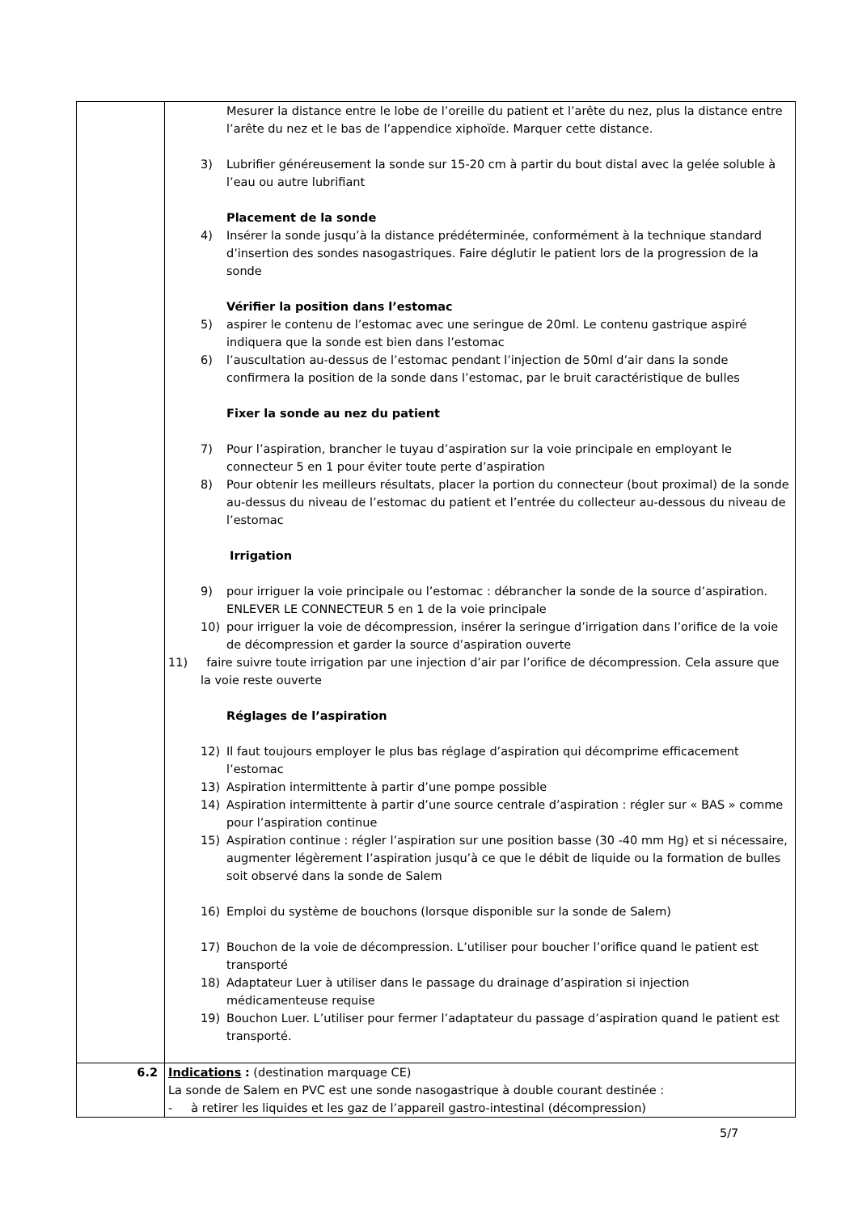| | Mesurer la distance entre le lobe de l’oreille du patient et l’arête du nez, plus la distance entre l’arête du nez et le bas de l’appendice xiphoïde. Marquer cette distance. 3) Lubrifier généreusement la sonde sur 15-20 cm à partir du bout distal avec la gelée soluble à l’eau ou autre lubrifiant Placement de la sonde 4) Insérer la sonde jusqu’à la distance prédéterminée, conformément à la technique standard d’insertion des sondes nasogastriques. Faire déglutir le patient lors de la progression de la sonde Vérifier la position dans l’estomac 5) aspirer le contenu de l’estomac avec une seringue de 20ml. Le contenu gastrique aspiré indiquera que la sonde est bien dans l’estomac 6) l’auscultation au-dessus de l’estomac pendant l’injection de 50ml d’air dans la sonde confirmera la position de la sonde dans l’estomac, par le bruit caractéristique de bulles Fixer la sonde au nez du patient 7) Pour l’aspiration, brancher le tuyau d’aspiration sur la voie principale en employant le connecteur 5 en 1 pour éviter toute perte d’aspiration 8) Pour obtenir les meilleurs résultats, placer la portion du connecteur (bout proximal) de la sonde au-dessus du niveau de l’estomac du patient et l’entrée du collecteur au-dessous du niveau de l’estomac Irrigation 9) pour irriguer la voie principale ou l’estomac : débrancher la sonde de la source d’aspiration. ENLEVER LE CONNECTEUR 5 en 1 de la voie principale 10) pour irriguer la voie de décompression, insérer la seringue d’irrigation dans l’orifice de la voie de décompression et garder la source d’aspiration ouverte 11) faire suivre toute irrigation par une injection d’air par l’orifice de décompression. Cela assure que la voie reste ouverte Réglages de l’aspiration 12) Il faut toujours employer le plus bas réglage d’aspiration qui décomprime efficacement l’estomac 13) Aspiration intermittente à partir d’une pompe possible 14) Aspiration intermittente à partir d’une source centrale d’aspiration : régler sur « BAS » comme pour l’aspiration continue 15) Aspiration continue : régler l’aspiration sur une position basse (30 -40 mm Hg) et si nécessaire, augmenter légèrement l’aspiration jusqu’à ce que le débit de liquide ou la formation de bulles soit observé dans la sonde de Salem 16) Emploi du système de bouchons (lorsque disponible sur la sonde de Salem) 17) Bouchon de la voie de décompression. L’utiliser pour boucher l’orifice quand le patient est transporté 18) Adaptateur Luer à utiliser dans le passage du drainage d’aspiration si injection médicamenteuse requise 19) Bouchon Luer. L’utiliser pour fermer l’adaptateur du passage d’aspiration quand le patient est transporté. |
| 6.2 | Indications : (destination marquage CE) La sonde de Salem en PVC est une sonde nasogastrique à double courant destinée : - à retirer les liquides et les gaz de l’appareil gastro-intestinal (décompression) |
5/7